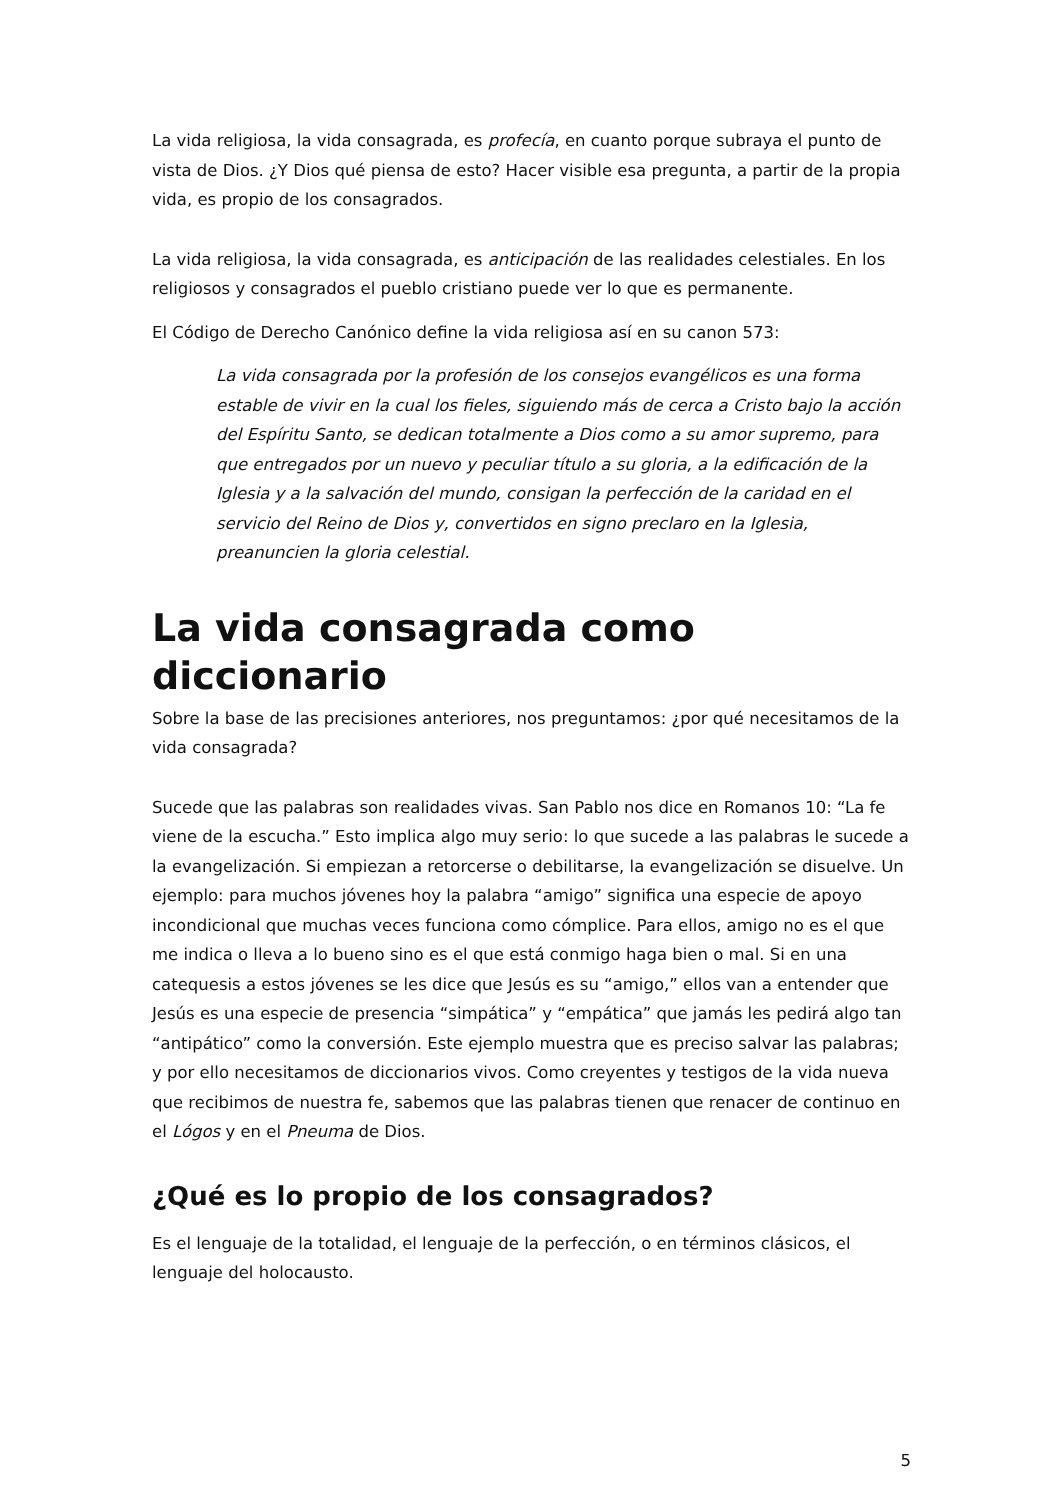La vida religiosa, la vida consagrada, es profecía, en cuanto porque subraya el punto de vista de Dios. ¿Y Dios qué piensa de esto? Hacer visible esa pregunta, a partir de la propia vida, es propio de los consagrados.
La vida religiosa, la vida consagrada, es anticipación de las realidades celestiales. En los religiosos y consagrados el pueblo cristiano puede ver lo que es permanente.
El Código de Derecho Canónico define la vida religiosa así en su canon 573:
La vida consagrada por la profesión de los consejos evangélicos es una forma estable de vivir en la cual los fieles, siguiendo más de cerca a Cristo bajo la acción del Espíritu Santo, se dedican totalmente a Dios como a su amor supremo, para que entregados por un nuevo y peculiar título a su gloria, a la edificación de la Iglesia y a la salvación del mundo, consigan la perfección de la caridad en el servicio del Reino de Dios y, convertidos en signo preclaro en la Iglesia, preanuncien la gloria celestial.
La vida consagrada como diccionario
Sobre la base de las precisiones anteriores, nos preguntamos: ¿por qué necesitamos de la vida consagrada?
Sucede que las palabras son realidades vivas. San Pablo nos dice en Romanos 10: “La fe viene de la escucha.” Esto implica algo muy serio: lo que sucede a las palabras le sucede a la evangelización. Si empiezan a retorcerse o debilitarse, la evangelización se disuelve. Un ejemplo: para muchos jóvenes hoy la palabra “amigo” significa una especie de apoyo incondicional que muchas veces funciona como cómplice. Para ellos, amigo no es el que me indica o lleva a lo bueno sino es el que está conmigo haga bien o mal. Si en una catequesis a estos jóvenes se les dice que Jesús es su “amigo,” ellos van a entender que Jesús es una especie de presencia “simpática” y “empática” que jamás les pedirá algo tan “antipático” como la conversión. Este ejemplo muestra que es preciso salvar las palabras; y por ello necesitamos de diccionarios vivos. Como creyentes y testigos de la vida nueva que recibimos de nuestra fe, sabemos que las palabras tienen que renacer de continuo en el Lógos y en el Pneuma de Dios.
¿Qué es lo propio de los consagrados?
Es el lenguaje de la totalidad, el lenguaje de la perfección, o en términos clásicos, el lenguaje del holocausto.
5